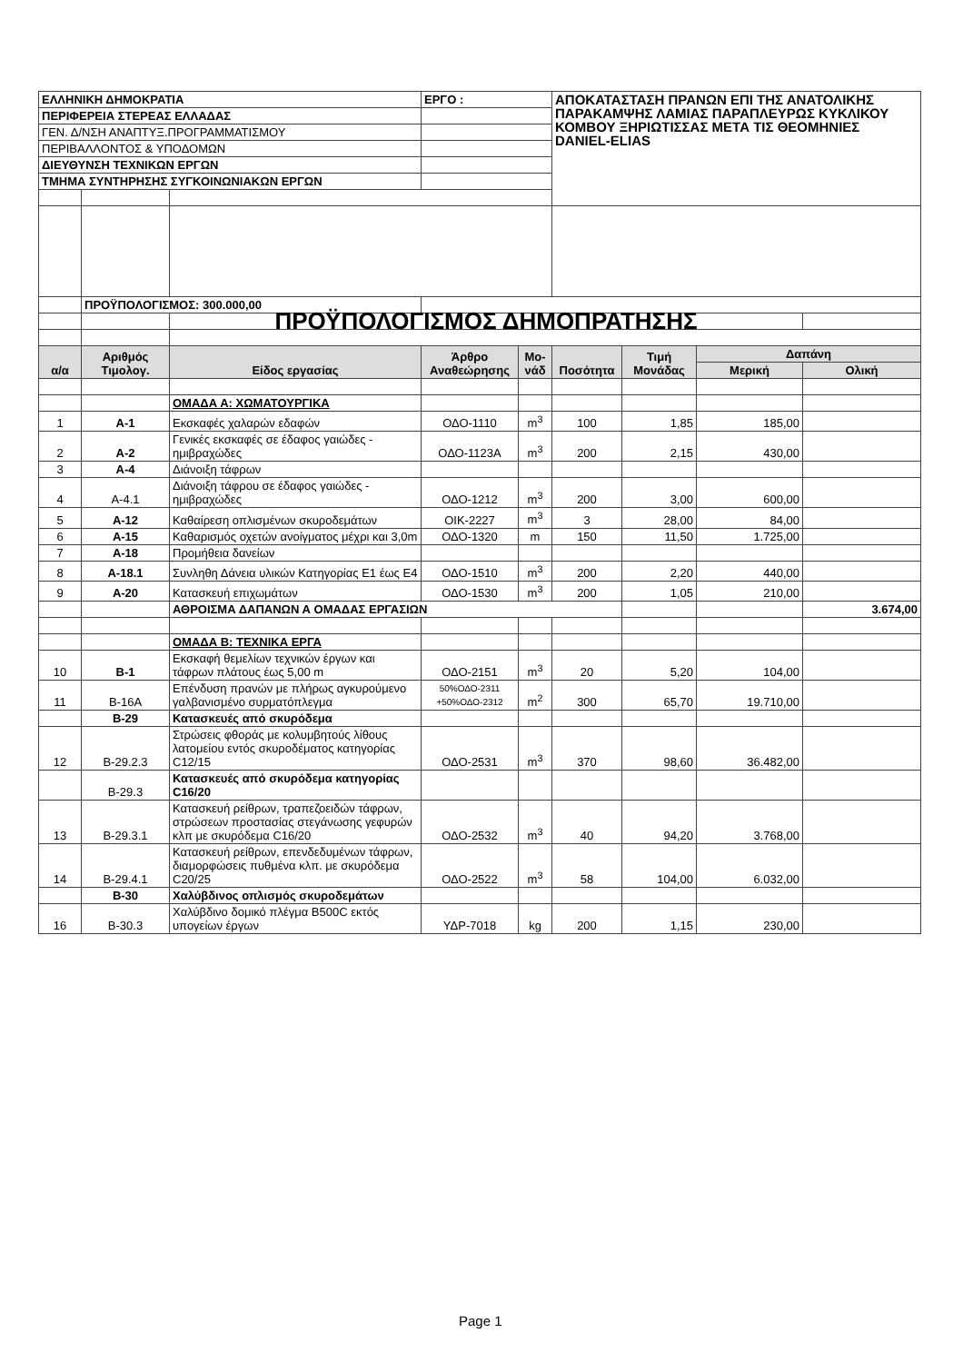| ΕΛΛΗΝΙΚΗ ΔΗΜΟΚΡΑΤΙΑ | | | ΕΡΓΟ : | | ΑΠΟΚΑΤΑΣΤΑΣΗ ΠΡΑΝΩΝ ΕΠΙ ΤΗΣ ΑΝΑΤΟΛΙΚΗΣ ΠΑΡΑΚΑΜΨΗΣ ΛΑΜΙΑΣ ΠΑΡΑΠΛΕΥΡΩΣ ΚΥΚΛΙΚΟΥ ΚΟΜΒΟΥ ΞΗΡΙΩΤΙΣΣΑΣ ΜΕΤΑ ΤΙΣ ΘΕΟΜΗΝΙΕΣ DANIEL-ELIAS | | | |
| ΠΕΡΙΦΕΡΕΙΑ ΣΤΕΡΕΑΣ ΕΛΛΑΔΑΣ | | | | | | | | |
| ΓΕΝ. Δ/ΝΣΗ ΑΝΑΠΤΥΞ.ΠΡΟΓΡΑΜΜΑΤΙΣΜΟΥ | | | | | | | | |
| ΠΕΡΙΒΑΛΛΟΝΤΟΣ & ΥΠΟΔΟΜΩΝ | | | | | | | | |
| ΔΙΕΥΘΥΝΣΗ ΤΕΧΝΙΚΩΝ ΕΡΓΩΝ | | | | | | | | |
| ΤΜΗΜΑ ΣΥΝΤΗΡΗΣΗΣ ΣΥΓΚΟΙΝΩΝΙΑΚΩΝ ΕΡΓΩΝ | | | | | | | | |
| | ΠΡΟΫΠΟΛΟΓΙΣΜΟΣ: 300.000,00 | | | | | | | |
| | | ΠΡΟΫΠΟΛΟΓΙΣΜΟΣ ΔΗΜΟΠΡΑΤΗΣΗΣ | | | | | | |
| α/α | Αριθμός Τιμολογ. | Είδος εργασίας | Άρθρο Αναθεώρησης | Μο-νάδ | Ποσότητα | Τιμή Μονάδας | Δαπάνη | |
| | | | | | | | Μερική | Ολική |
| | | ΟΜΑΔΑ Α: ΧΩΜΑΤΟΥΡΓΙΚΑ | | | | | | |
| 1 | Α-1 | Εκσκαφές χαλαρών εδαφών | ΟΔΟ-1110 | m<sup>3</sup> | 100 | 1,85 | 185,00 | |
| 2 | Α-2 | Γενικές εκσκαφές σε έδαφος γαιώδες - ημιβραχώδες | ΟΔΟ-1123Α | m<sup>3</sup> | 200 | 2,15 | 430,00 | |
| 3 | Α-4 | Διάνοιξη τάφρων | | | | | | |
| 4 | Α-4.1 | Διάνοιξη τάφρου σε έδαφος γαιώδες - ημιβραχώδες | ΟΔΟ-1212 | m<sup>3</sup> | 200 | 3,00 | 600,00 | |
| 5 | Α-12 | Καθαίρεση οπλισμένων σκυροδεμάτων | ΟΙΚ-2227 | m<sup>3</sup> | 3 | 28,00 | 84,00 | |
| 6 | Α-15 | Καθαρισμός οχετών ανοίγματος μέχρι και 3,0m | ΟΔΟ-1320 | m | 150 | 11,50 | 1.725,00 | |
| 7 | Α-18 | Προμήθεια δανείων | | | | | | |
| 8 | Α-18.1 | Συνληθη Δάνεια υλικών Κατηγορίας Ε1 έως Ε4 | ΟΔΟ-1510 | m<sup>3</sup> | 200 | 2,20 | 440,00 | |
| 9 | Α-20 | Κατασκευή επιχωμάτων | ΟΔΟ-1530 | m<sup>3</sup> | 200 | 1,05 | 210,00 | |
| | | ΑΘΡΟΙΣΜΑ ΔΑΠΑΝΩΝ Α ΟΜΑΔΑΣ ΕΡΓΑΣΙΩΝ | | | | | | 3.674,00 |
| | | ΟΜΑΔΑ Β: ΤΕΧΝΙΚΑ ΕΡΓΑ | | | | | | |
| 10 | Β-1 | Εκσκαφή θεμελίων τεχνικών έργων και τάφρων πλάτους έως 5,00 m | ΟΔΟ-2151 | m<sup>3</sup> | 20 | 5,20 | 104,00 | |
| 11 | Β-16Α | Επένδυση πρανών με πλήρως αγκυρούμενο γαλβανισμένο συρματόπλεγμα | 50%ΟΔΟ-2311 +50%ΟΔΟ-2312 | m<sup>2</sup> | 300 | 65,70 | 19.710,00 | |
| | Β-29 | Κατασκευές από σκυρόδεμα | | | | | | |
| 12 | Β-29.2.3 | Στρώσεις φθοράς με κολυμβητούς λίθους λατομείου εντός σκυροδέματος κατηγορίας C12/15 | ΟΔΟ-2531 | m<sup>3</sup> | 370 | 98,60 | 36.482,00 | |
| | Β-29.3 | Κατασκευές από σκυρόδεμα κατηγορίας C16/20 | | | | | | |
| 13 | Β-29.3.1 | Κατασκευή ρείθρων, τραπεζοειδών τάφρων, στρώσεων προστασίας στεγάνωσης γεφυρών κλπ με σκυρόδεμα C16/20 | ΟΔΟ-2532 | m<sup>3</sup> | 40 | 94,20 | 3.768,00 | |
| 14 | Β-29.4.1 | Κατασκευή ρείθρων, επενδεδυμένων τάφρων, διαμορφώσεις πυθμένα κλπ. με σκυρόδεμα C20/25 | ΟΔΟ-2522 | m<sup>3</sup> | 58 | 104,00 | 6.032,00 | |
| | Β-30 | Χαλύβδινος οπλισμός σκυροδεμάτων | | | | | | |
| 16 | Β-30.3 | Χαλύβδινο δομικό πλέγμα B500C εκτός υπογείων έργων | ΥΔΡ-7018 | kg | 200 | 1,15 | 230,00 | |
Page 1